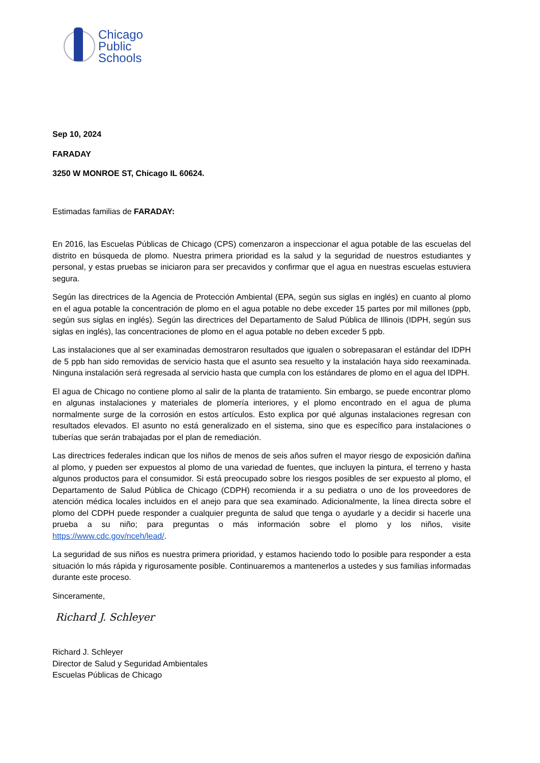Chicago
Public
Schools
Sep 10, 2024
FARADAY
3250 W MONROE ST, Chicago IL 60624.
Estimadas familias de FARADAY:
En 2016, las Escuelas Públicas de Chicago (CPS) comenzaron a inspeccionar el agua potable de las escuelas del distrito en búsqueda de plomo. Nuestra primera prioridad es la salud y la seguridad de nuestros estudiantes y personal, y estas pruebas se iniciaron para ser precavidos y confirmar que el agua en nuestras escuelas estuviera segura.
Según las directrices de la Agencia de Protección Ambiental (EPA, según sus siglas en inglés) en cuanto al plomo en el agua potable la concentración de plomo en el agua potable no debe exceder 15 partes por mil millones (ppb, según sus siglas en inglés). Según las directrices del Departamento de Salud Pública de Illinois (IDPH, según sus siglas en inglés), las concentraciones de plomo en el agua potable no deben exceder 5 ppb.
Las instalaciones que al ser examinadas demostraron resultados que igualen o sobrepasaran el estándar del IDPH de 5 ppb han sido removidas de servicio hasta que el asunto sea resuelto y la instalación haya sido reexaminada. Ninguna instalación será regresada al servicio hasta que cumpla con los estándares de plomo en el agua del IDPH.
El agua de Chicago no contiene plomo al salir de la planta de tratamiento. Sin embargo, se puede encontrar plomo en algunas instalaciones y materiales de plomería interiores, y el plomo encontrado en el agua de pluma normalmente surge de la corrosión en estos artículos. Esto explica por qué algunas instalaciones regresan con resultados elevados. El asunto no está generalizado en el sistema, sino que es específico para instalaciones o tuberías que serán trabajadas por el plan de remediación.
Las directrices federales indican que los niños de menos de seis años sufren el mayor riesgo de exposición dañina al plomo, y pueden ser expuestos al plomo de una variedad de fuentes, que incluyen la pintura, el terreno y hasta algunos productos para el consumidor. Si está preocupado sobre los riesgos posibles de ser expuesto al plomo, el Departamento de Salud Pública de Chicago (CDPH) recomienda ir a su pediatra o uno de los proveedores de atención médica locales incluidos en el anejo para que sea examinado. Adicionalmente, la línea directa sobre el plomo del CDPH puede responder a cualquier pregunta de salud que tenga o ayudarle y a decidir si hacerle una prueba a su niño; para preguntas o más información sobre el plomo y los niños, visite https://www.cdc.gov/nceh/lead/.
La seguridad de sus niños es nuestra primera prioridad, y estamos haciendo todo lo posible para responder a esta situación lo más rápida y rigurosamente posible. Continuaremos a mantenerlos a ustedes y sus familias informadas durante este proceso.
Sinceramente,
Richard J. Schleyer
Richard J. Schleyer
Director de Salud y Seguridad Ambientales
Escuelas Públicas de Chicago